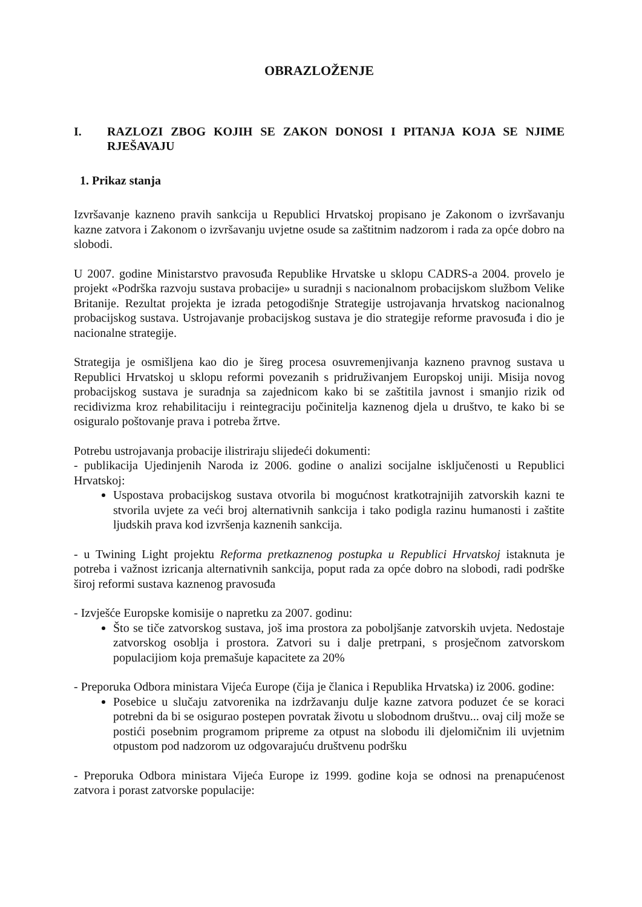OBRAZLOŽENJE
I. RAZLOZI ZBOG KOJIH SE ZAKON DONOSI I PITANJA KOJA SE NJIME RJEŠAVAJU
1. Prikaz stanja
Izvršavanje kazneno pravih sankcija u Republici Hrvatskoj propisano je Zakonom o izvršavanju kazne zatvora i Zakonom o izvršavanju uvjetne osude sa zaštitnim nadzorom i rada za opće dobro na slobodi.
U 2007. godine Ministarstvo pravosuđa Republike Hrvatske u sklopu CADRS-a 2004. provelo je projekt «Podrška razvoju sustava probacije» u suradnji s nacionalnom probacijskom službom Velike Britanije. Rezultat projekta je izrada petogodišnje Strategije ustrojavanja hrvatskog nacionalnog probacijskog sustava. Ustrojavanje probacijskog sustava je dio strategije reforme pravosuđa i dio je nacionalne strategije.
Strategija je osmišljena kao dio je šireg procesa osuvremenjivanja kazneno pravnog sustava u Republici Hrvatskoj u sklopu reformi povezanih s pridruživanjem Europskoj uniji. Misija novog probacijskog sustava je suradnja sa zajednicom kako bi se zaštitila javnost i smanjio rizik od recidivizma kroz rehabilitaciju i reintegraciju počinitelja kaznenog djela u društvo, te kako bi se osiguralo poštovanje prava i potreba žrtve.
Potrebu ustrojavanja probacije ilistriraju slijedeći dokumenti:
- publikacija Ujedinjenih Naroda iz 2006. godine o analizi socijalne isključenosti u Republici Hrvatskoj:
Uspostava probacijskog sustava otvorila bi mogućnost kratkotrajnijih zatvorskih kazni te stvorila uvjete za veći broj alternativnih sankcija i tako podigla razinu humanosti i zaštite ljudskih prava kod izvršenja kaznenih sankcija.
- u Twining Light projektu Reforma pretkaznenog postupka u Republici Hrvatskoj istaknuta je potreba i važnost izricanja alternativnih sankcija, poput rada za opće dobro na slobodi, radi podrške široj reformi sustava kaznenog pravosuđa
- Izvješće Europske komisije o napretku za 2007. godinu:
Što se tiče zatvorskog sustava, još ima prostora za poboljšanje zatvorskih uvjeta. Nedostaje zatvorskog osoblja i prostora. Zatvori su i dalje pretrpani, s prosječnom zatvorskom populacijiom koja premašuje kapacitete za 20%
- Preporuka Odbora ministara Vijeća Europe (čija je članica i Republika Hrvatska) iz 2006. godine:
Posebice u slučaju zatvorenika na izdržavanju dulje kazne zatvora poduzet će se koraci potrebni da bi se osigurao postepen povratak životu u slobodnom društvu... ovaj cilj može se postići posebnim programom pripreme za otpust na slobodu ili djelomičnim ili uvjetnim otpustom pod nadzorom uz odgovarajuću društvenu podršku
- Preporuka Odbora ministara Vijeća Europe iz 1999. godine koja se odnosi na prenapućenost zatvora i porast zatvorske populacije: